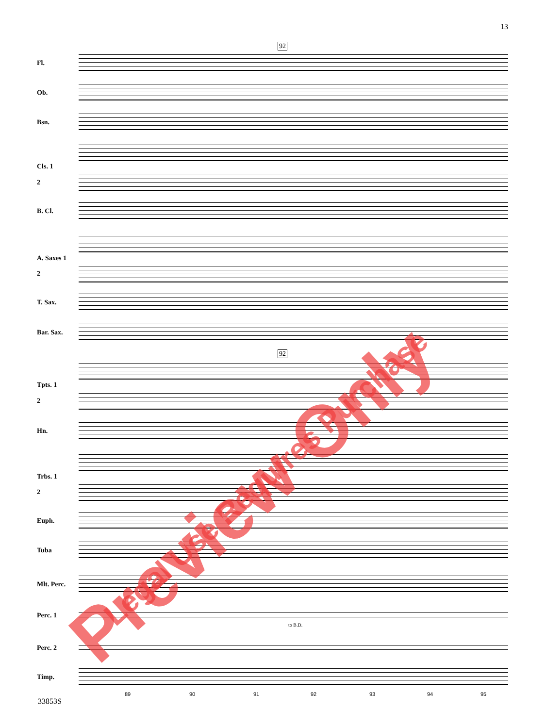13
92
92
Fl.
Ob.
Bsn.
Cls. 1
2
B. Cl.
A. Saxes 1
2
T. Sax.
Bar. Sax.
Tpts. 1
2
Hn.
Trbs. 1
2
Euph.
Tuba
Mlt. Perc.
Perc. 1
to B.D.
Perc. 2
Timp.
89 90 91 92 93 94 95
33853S Preview Only Legal Use Requires Purchase